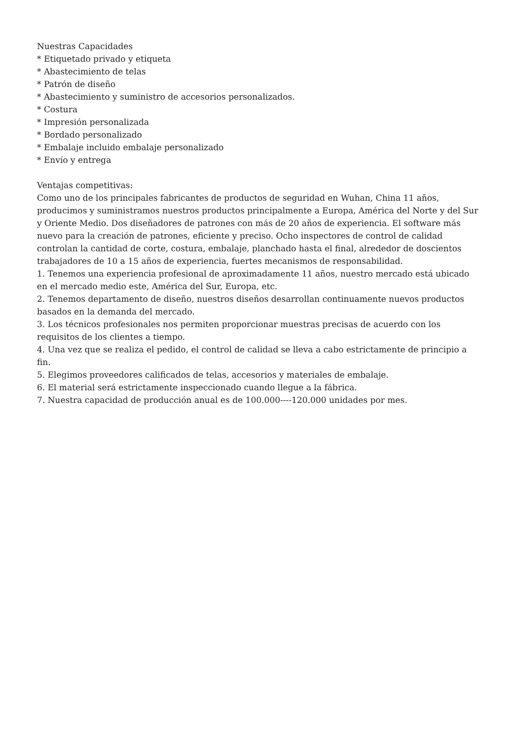Nuestras Capacidades
* Etiquetado privado y etiqueta
* Abastecimiento de telas
* Patrón de diseño
* Abastecimiento y suministro de accesorios personalizados.
* Costura
* Impresión personalizada
* Bordado personalizado
* Embalaje incluido embalaje personalizado
* Envío y entrega
Ventajas competitivas:
Como uno de los principales fabricantes de productos de seguridad en Wuhan, China 11 años, producimos y suministramos nuestros productos principalmente a Europa, América del Norte y del Sur y Oriente Medio. Dos diseñadores de patrones con más de 20 años de experiencia. El software más nuevo para la creación de patrones, eficiente y preciso. Ocho inspectores de control de calidad controlan la cantidad de corte, costura, embalaje, planchado hasta el final, alrededor de doscientos trabajadores de 10 a 15 años de experiencia, fuertes mecanismos de responsabilidad.
1. Tenemos una experiencia profesional de aproximadamente 11 años, nuestro mercado está ubicado en el mercado medio este, América del Sur, Europa, etc.
2. Tenemos departamento de diseño, nuestros diseños desarrollan continuamente nuevos productos basados en la demanda del mercado.
3. Los técnicos profesionales nos permiten proporcionar muestras precisas de acuerdo con los requisitos de los clientes a tiempo.
4. Una vez que se realiza el pedido, el control de calidad se lleva a cabo estrictamente de principio a fin.
5. Elegimos proveedores calificados de telas, accesorios y materiales de embalaje.
6. El material será estrictamente inspeccionado cuando llegue a la fábrica.
7. Nuestra capacidad de producción anual es de 100.000----120.000 unidades por mes.